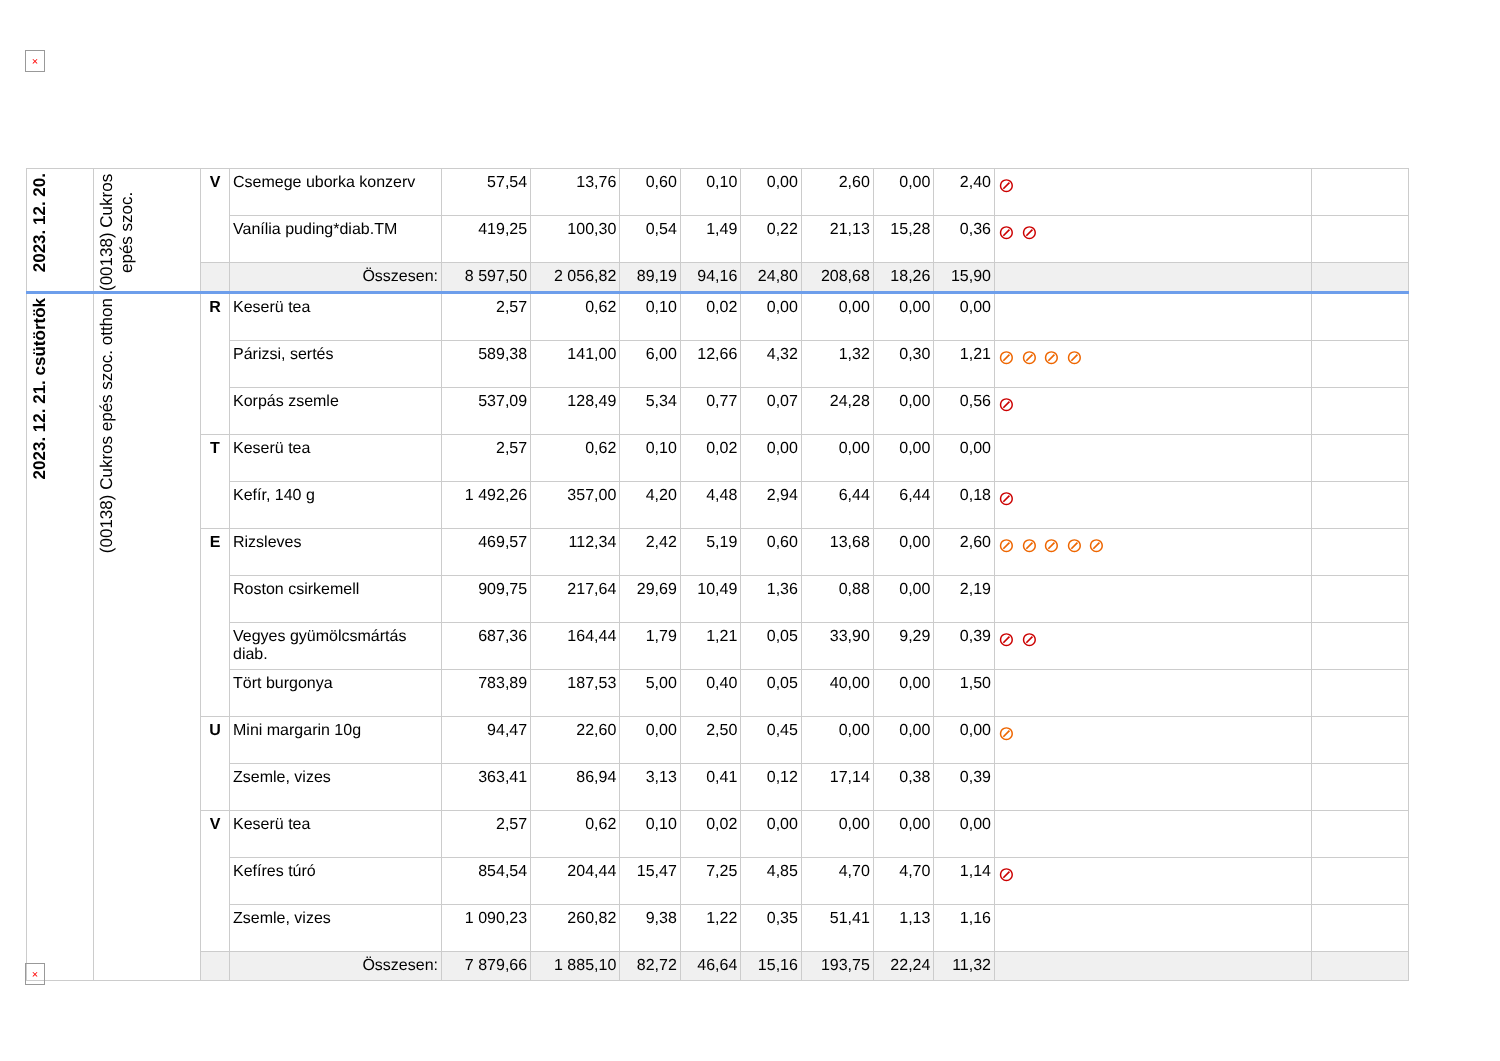×
| 2023. 12. 20. | (00138) Cukros epés szoc. | V | Csemege uborka konzerv | 57,54 | 13,76 | 0,60 | 0,10 | 0,00 | 2,60 | 0,00 | 2,40 | ⊘ | |
| | | | Vanília puding*diab.TM | 419,25 | 100,30 | 0,54 | 1,49 | 0,22 | 21,13 | 15,28 | 0,36 | ⊘ ⊘ | |
| | | | Összesen: | 8 597,50 | 2 056,82 | 89,19 | 94,16 | 24,80 | 208,68 | 18,26 | 15,90 | | |
| 2023. 12. 21. csütörtök | (00138) Cukros epés szoc. otthon | R | Keserü tea | 2,57 | 0,62 | 0,10 | 0,02 | 0,00 | 0,00 | 0,00 | 0,00 | | |
| | | | Párizsi, sertés | 589,38 | 141,00 | 6,00 | 12,66 | 4,32 | 1,32 | 0,30 | 1,21 | ⊘ ⊘ ⊘ ⊘ | |
| | | | Korpás zsemle | 537,09 | 128,49 | 5,34 | 0,77 | 0,07 | 24,28 | 0,00 | 0,56 | ⊘ | |
| | | T | Keserü tea | 2,57 | 0,62 | 0,10 | 0,02 | 0,00 | 0,00 | 0,00 | 0,00 | | |
| | | | Kefír, 140 g | 1 492,26 | 357,00 | 4,20 | 4,48 | 2,94 | 6,44 | 6,44 | 0,18 | ⊘ | |
| | | E | Rizsleves | 469,57 | 112,34 | 2,42 | 5,19 | 0,60 | 13,68 | 0,00 | 2,60 | ⊘ ⊘ ⊘ ⊘ ⊘ | |
| | | | Roston csirkemell | 909,75 | 217,64 | 29,69 | 10,49 | 1,36 | 0,88 | 0,00 | 2,19 | | |
| | | | Vegyes gyümölcsmártás diab. | 687,36 | 164,44 | 1,79 | 1,21 | 0,05 | 33,90 | 9,29 | 0,39 | ⊘ ⊘ | |
| | | | Tört burgonya | 783,89 | 187,53 | 5,00 | 0,40 | 0,05 | 40,00 | 0,00 | 1,50 | | |
| | | U | Mini margarin 10g | 94,47 | 22,60 | 0,00 | 2,50 | 0,45 | 0,00 | 0,00 | 0,00 | ⊘ | |
| | | | Zsemle, vizes | 363,41 | 86,94 | 3,13 | 0,41 | 0,12 | 17,14 | 0,38 | 0,39 | | |
| | | V | Keserü tea | 2,57 | 0,62 | 0,10 | 0,02 | 0,00 | 0,00 | 0,00 | 0,00 | | |
| | | | Kefíres túró | 854,54 | 204,44 | 15,47 | 7,25 | 4,85 | 4,70 | 4,70 | 1,14 | ⊘ | |
| | | | Zsemle, vizes | 1 090,23 | 260,82 | 9,38 | 1,22 | 0,35 | 51,41 | 1,13 | 1,16 | | |
| | | | Összesen: | 7 879,66 | 1 885,10 | 82,72 | 46,64 | 15,16 | 193,75 | 22,24 | 11,32 | | |
×